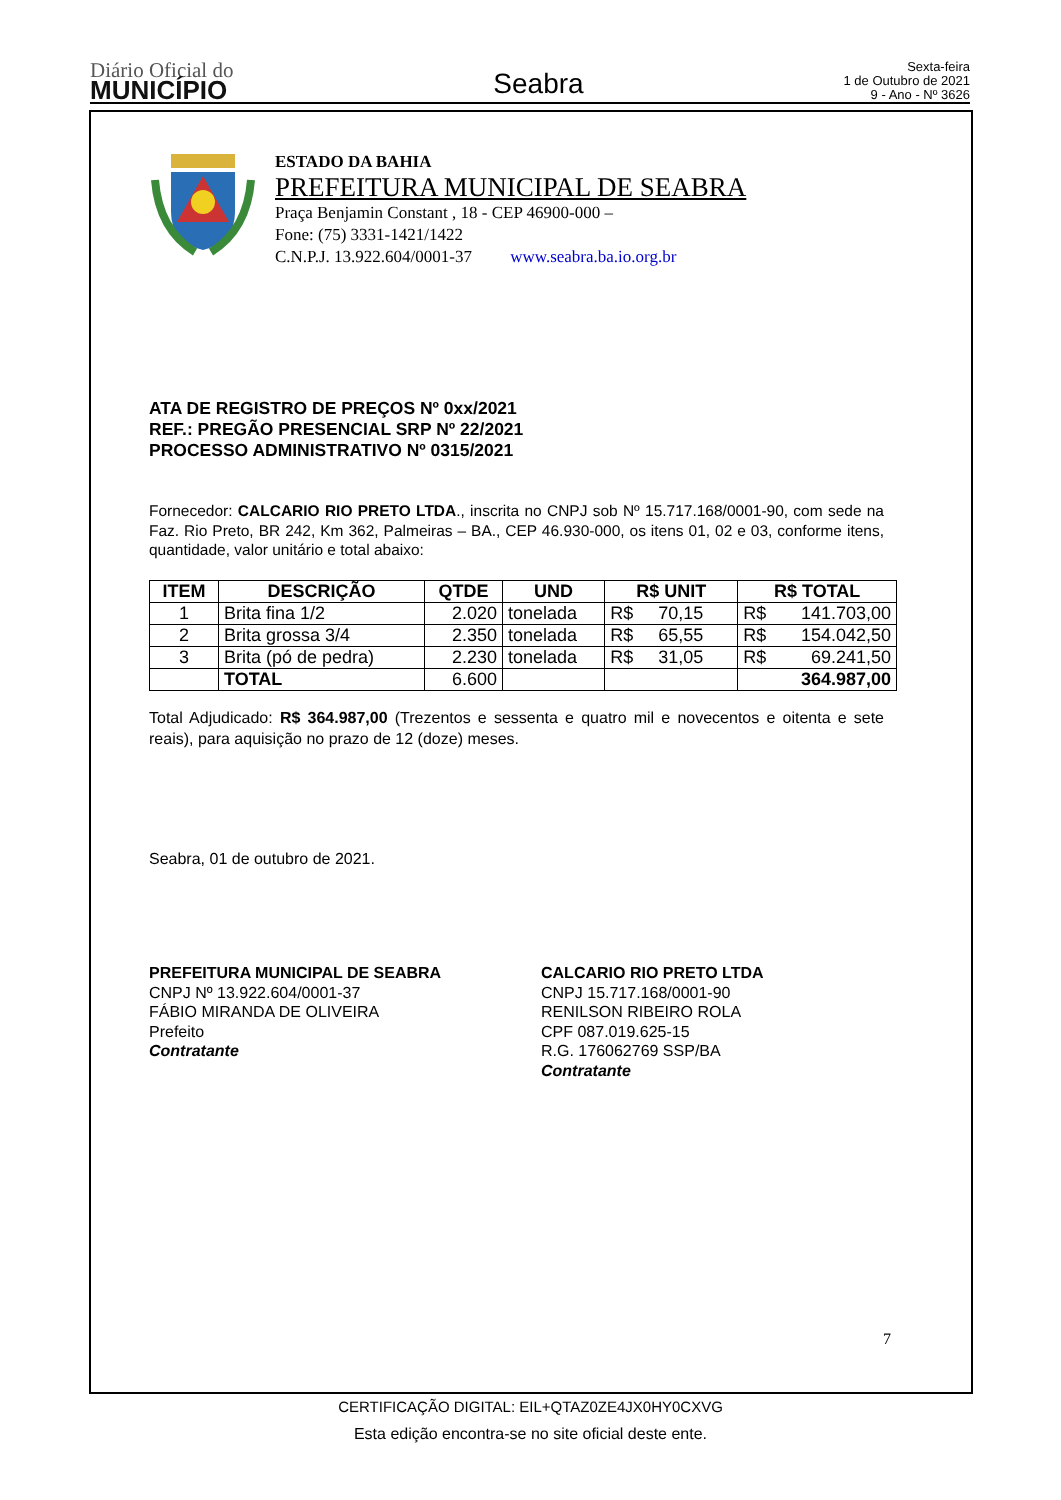Diário Oficial do
MUNICÍPIO
Seabra
Sexta-feira
1 de Outubro de 2021
9 - Ano - Nº 3626
ESTADO DA BAHIA
PREFEITURA MUNICIPAL DE SEABRA
Praça Benjamin Constant , 18 - CEP 46900-000 –
Fone: (75) 3331-1421/1422
C.N.P.J. 13.922.604/0001-37 www.seabra.ba.io.org.br
ATA DE REGISTRO DE PREÇOS Nº 0xx/2021
REF.: PREGÃO PRESENCIAL SRP Nº 22/2021
PROCESSO ADMINISTRATIVO Nº 0315/2021
Fornecedor: CALCARIO RIO PRETO LTDA., inscrita no CNPJ sob Nº 15.717.168/0001-90, com sede na Faz. Rio Preto, BR 242, Km 362, Palmeiras – BA., CEP 46.930-000, os itens 01, 02 e 03, conforme itens, quantidade, valor unitário e total abaixo:
| ITEM | DESCRIÇÃO | QTDE | UND | R$ UNIT | R$ TOTAL |
| --- | --- | --- | --- | --- | --- |
| 1 | Brita fina 1/2 | 2.020 | tonelada | R$ 70,15 | R$ 141.703,00 |
| 2 | Brita grossa 3/4 | 2.350 | tonelada | R$ 65,55 | R$ 154.042,50 |
| 3 | Brita (pó de pedra) | 2.230 | tonelada | R$ 31,05 | R$ 69.241,50 |
| | TOTAL | 6.600 | | | 364.987,00 |
Total Adjudicado: R$ 364.987,00 (Trezentos e sessenta e quatro mil e novecentos e oitenta e sete reais), para aquisição no prazo de 12 (doze) meses.
Seabra, 01 de outubro de 2021.
PREFEITURA MUNICIPAL DE SEABRA
CNPJ Nº 13.922.604/0001-37
FÁBIO MIRANDA DE OLIVEIRA
Prefeito
Contratante
CALCARIO RIO PRETO LTDA
CNPJ 15.717.168/0001-90
RENILSON RIBEIRO ROLA
CPF 087.019.625-15
R.G. 176062769 SSP/BA
Contratante
7
CERTIFICAÇÃO DIGITAL: EIL+QTAZ0ZE4JX0HY0CXVG
Esta edição encontra-se no site oficial deste ente.